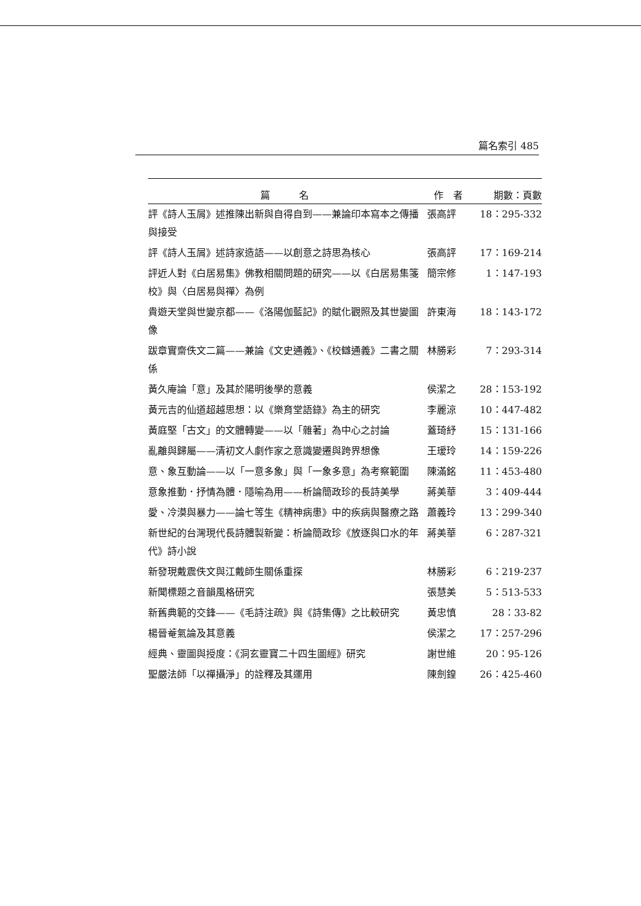篇名索引 485
| 篇 名 | 作 者 | 期數：頁數 |
| --- | --- | --- |
| 評《詩人玉屑》述推陳出新與自得自到——兼論印本寫本之傳播與接受 | 張高評 | 18：295-332 |
| 評《詩人玉屑》述詩家造語——以創意之詩思為核心 | 張高評 | 17：169-214 |
| 評近人對《白居易集》佛教相關問題的研究——以《白居易集箋校》與〈白居易與禪〉為例 | 簡宗修 | 1：147-193 |
| 貴遊天堂與世變京都——《洛陽伽藍記》的賦化觀照及其世變圖像 | 許東海 | 18：143-172 |
| 跋章實齋佚文二篇——兼論《文史通義》、《校讎通義》二書之關係 | 林勝彩 | 7：293-314 |
| 黃久庵論「意」及其於陽明後學的意義 | 侯潔之 | 28：153-192 |
| 黃元吉的仙道超越思想：以《樂育堂語錄》為主的研究 | 李麗涼 | 10：447-482 |
| 黃庭堅「古文」的文體轉變——以「雜著」為中心之討論 | 蓋琦紓 | 15：131-166 |
| 亂離與歸屬——清初文人劇作家之意識變遷與跨界想像 | 王瑷玲 | 14：159-226 |
| 意、象互動論——以「一意多象」與「一象多意」為考察範圍 | 陳滿銘 | 11：453-480 |
| 意象推動．抒情為體．隱喻為用——析論簡政珍的長詩美學 | 蔣美華 | 3：409-444 |
| 愛、冷漠與暴力——論七等生《精神病患》中的疾病與醫療之路 | 蕭義玲 | 13：299-340 |
| 新世紀的台灣現代長詩體製新變：析論簡政珍《放逐與口水的年代》詩小說 | 蔣美華 | 6：287-321 |
| 新發現戴震佚文與江戴師生關係重探 | 林勝彩 | 6：219-237 |
| 新聞標題之音韻風格研究 | 張慧美 | 5：513-533 |
| 新舊典範的交鋒——《毛詩注疏》與《詩集傳》之比較研究 | 黃忠慎 | 28：33-82 |
| 楊晉菴氣論及其意義 | 侯潔之 | 17：257-296 |
| 經典、靈圖與授度：《洞玄靈寶二十四生圖經》研究 | 謝世維 | 20：95-126 |
| 聖嚴法師「以禪攝淨」的詮釋及其運用 | 陳劍鍠 | 26：425-460 |